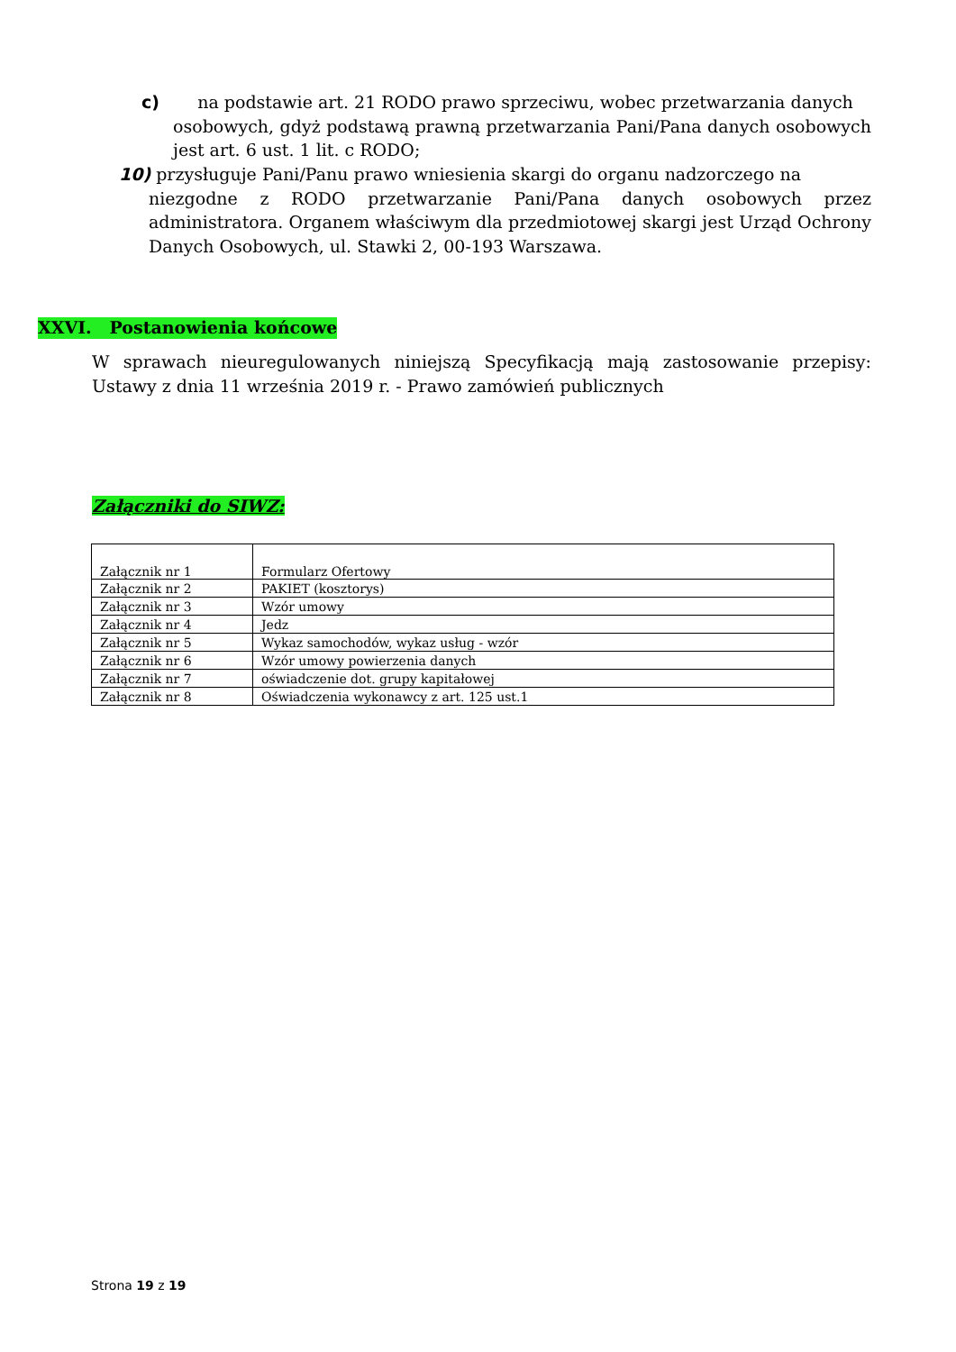c) na podstawie art. 21 RODO prawo sprzeciwu, wobec przetwarzania danych
osobowych, gdyż podstawą prawną przetwarzania Pani/Pana danych osobowych jest art. 6 ust. 1 lit. c RODO;
10) przysługuje Pani/Panu prawo wniesienia skargi do organu nadzorczego na
niezgodne z RODO przetwarzanie Pani/Pana danych osobowych przez administratora. Organem właściwym dla przedmiotowej skargi jest Urząd Ochrony Danych Osobowych, ul. Stawki 2, 00-193 Warszawa.
XXVI. Postanowienia końcowe
W sprawach nieuregulowanych niniejszą Specyfikacją mają zastosowanie przepisy: Ustawy z dnia 11 września 2019 r. - Prawo zamówień publicznych
Załączniki do SIWZ:
| Załącznik nr 1 | Formularz Ofertowy |
| Załącznik nr 2 | PAKIET (kosztorys) |
| Załącznik nr 3 | Wzór umowy |
| Załącznik nr 4 | Jedz |
| Załącznik nr 5 | Wykaz samochodów, wykaz usług - wzór |
| Załącznik nr 6 | Wzór umowy powierzenia danych |
| Załącznik nr 7 | oświadczenie dot. grupy kapitałowej |
| Załącznik nr 8 | Oświadczenia wykonawcy z art. 125 ust.1 |
Strona 19 z 19